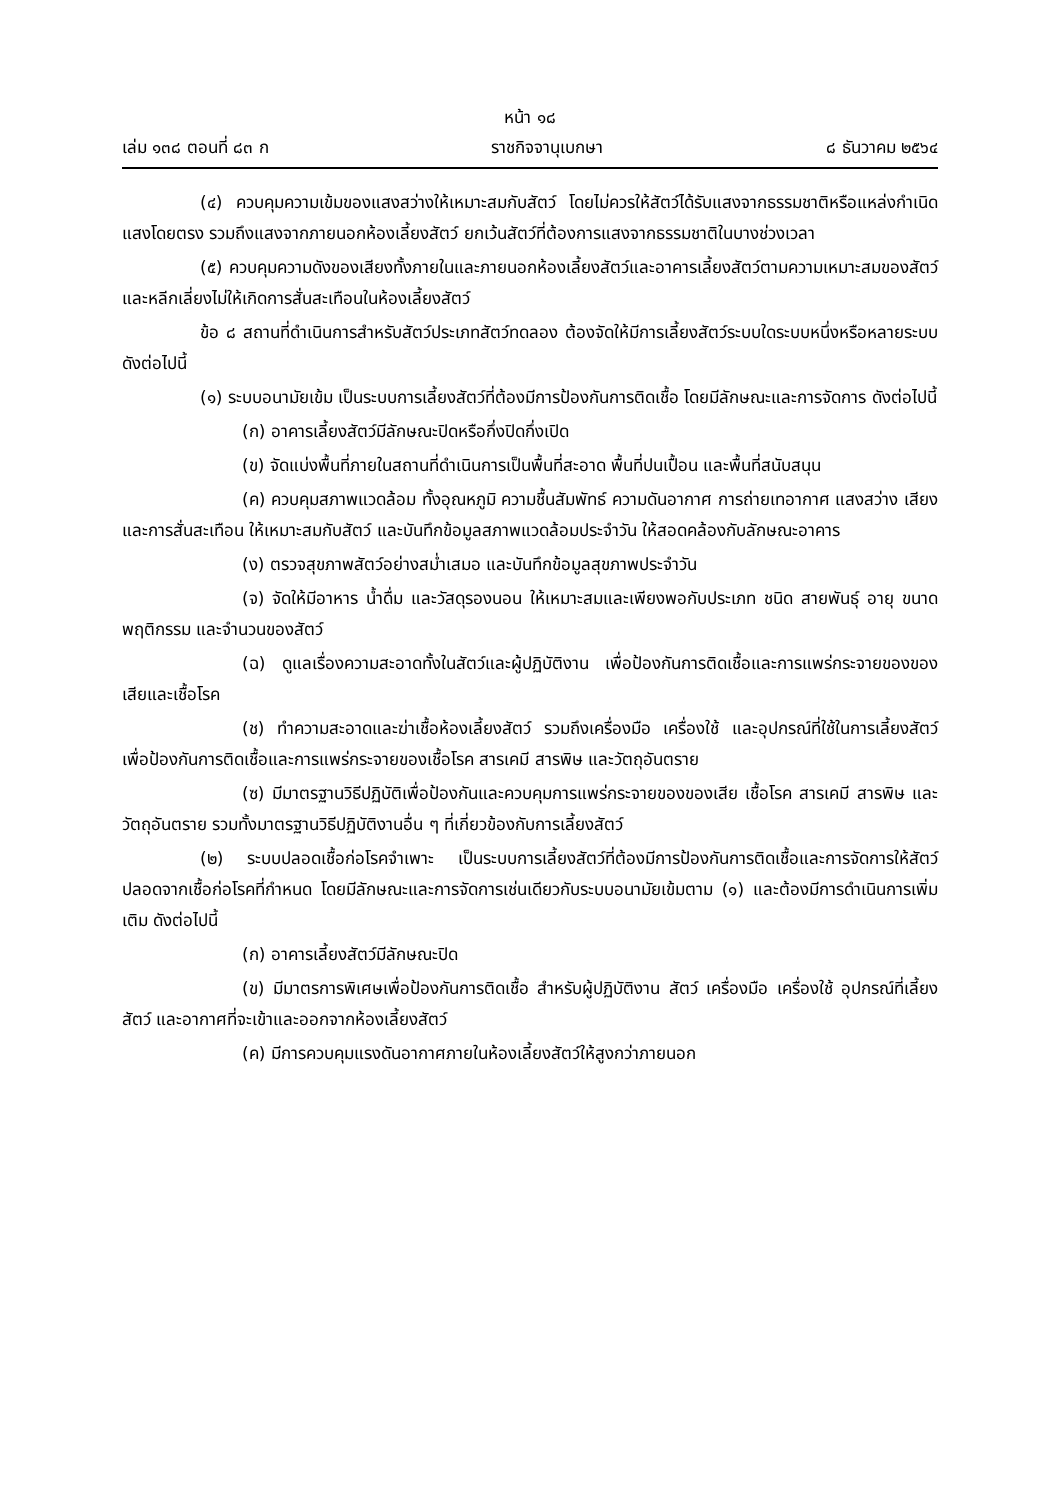หน้า ๑๘
เล่ม ๑๓๘ ตอนที่ ๘๓ ก ราชกิจจานุเบกษา ๘ ธันวาคม ๒๕๖๔
(๔) ควบคุมความเข้มของแสงสว่างให้เหมาะสมกับสัตว์ โดยไม่ควรให้สัตว์ได้รับแสงจากธรรมชาติหรือแหล่งกำเนิดแสงโดยตรง รวมถึงแสงจากภายนอกห้องเลี้ยงสัตว์ ยกเว้นสัตว์ที่ต้องการแสงจากธรรมชาติในบางช่วงเวลา
(๕) ควบคุมความดังของเสียงทั้งภายในและภายนอกห้องเลี้ยงสัตว์และอาคารเลี้ยงสัตว์ตามความเหมาะสมของสัตว์ และหลีกเลี่ยงไม่ให้เกิดการสั่นสะเทือนในห้องเลี้ยงสัตว์
ข้อ ๘ สถานที่ดำเนินการสำหรับสัตว์ประเภทสัตว์ทดลอง ต้องจัดให้มีการเลี้ยงสัตว์ระบบใดระบบหนึ่งหรือหลายระบบ ดังต่อไปนี้
(๑) ระบบอนามัยเข้ม เป็นระบบการเลี้ยงสัตว์ที่ต้องมีการป้องกันการติดเชื้อ โดยมีลักษณะและการจัดการ ดังต่อไปนี้
(ก) อาคารเลี้ยงสัตว์มีลักษณะปิดหรือกึ่งปิดกึ่งเปิด
(ข) จัดแบ่งพื้นที่ภายในสถานที่ดำเนินการเป็นพื้นที่สะอาด พื้นที่ปนเปื้อน และพื้นที่สนับสนุน
(ค) ควบคุมสภาพแวดล้อม ทั้งอุณหภูมิ ความชื้นสัมพัทธ์ ความดันอากาศ การถ่ายเทอากาศ แสงสว่าง เสียง และการสั่นสะเทือน ให้เหมาะสมกับสัตว์ และบันทึกข้อมูลสภาพแวดล้อมประจำวัน ให้สอดคล้องกับลักษณะอาคาร
(ง) ตรวจสุขภาพสัตว์อย่างสม่ำเสมอ และบันทึกข้อมูลสุขภาพประจำวัน
(จ) จัดให้มีอาหาร น้ำดื่ม และวัสดุรองนอน ให้เหมาะสมและเพียงพอกับประเภท ชนิด สายพันธุ์ อายุ ขนาด พฤติกรรม และจำนวนของสัตว์
(ฉ) ดูแลเรื่องความสะอาดทั้งในสัตว์และผู้ปฏิบัติงาน เพื่อป้องกันการติดเชื้อและการแพร่กระจายของของเสียและเชื้อโรค
(ช) ทำความสะอาดและฆ่าเชื้อห้องเลี้ยงสัตว์ รวมถึงเครื่องมือ เครื่องใช้ และอุปกรณ์ที่ใช้ในการเลี้ยงสัตว์ เพื่อป้องกันการติดเชื้อและการแพร่กระจายของเชื้อโรค สารเคมี สารพิษ และวัตถุอันตราย
(ซ) มีมาตรฐานวิธีปฏิบัติเพื่อป้องกันและควบคุมการแพร่กระจายของของเสีย เชื้อโรค สารเคมี สารพิษ และวัตถุอันตราย รวมทั้งมาตรฐานวิธีปฏิบัติงานอื่น ๆ ที่เกี่ยวข้องกับการเลี้ยงสัตว์
(๒) ระบบปลอดเชื้อก่อโรคจำเพาะ เป็นระบบการเลี้ยงสัตว์ที่ต้องมีการป้องกันการติดเชื้อและการจัดการให้สัตว์ปลอดจากเชื้อก่อโรคที่กำหนด โดยมีลักษณะและการจัดการเช่นเดียวกับระบบอนามัยเข้มตาม (๑) และต้องมีการดำเนินการเพิ่มเติม ดังต่อไปนี้
(ก) อาคารเลี้ยงสัตว์มีลักษณะปิด
(ข) มีมาตรการพิเศษเพื่อป้องกันการติดเชื้อ สำหรับผู้ปฏิบัติงาน สัตว์ เครื่องมือ เครื่องใช้ อุปกรณ์ที่เลี้ยงสัตว์ และอากาศที่จะเข้าและออกจากห้องเลี้ยงสัตว์
(ค) มีการควบคุมแรงดันอากาศภายในห้องเลี้ยงสัตว์ให้สูงกว่าภายนอก